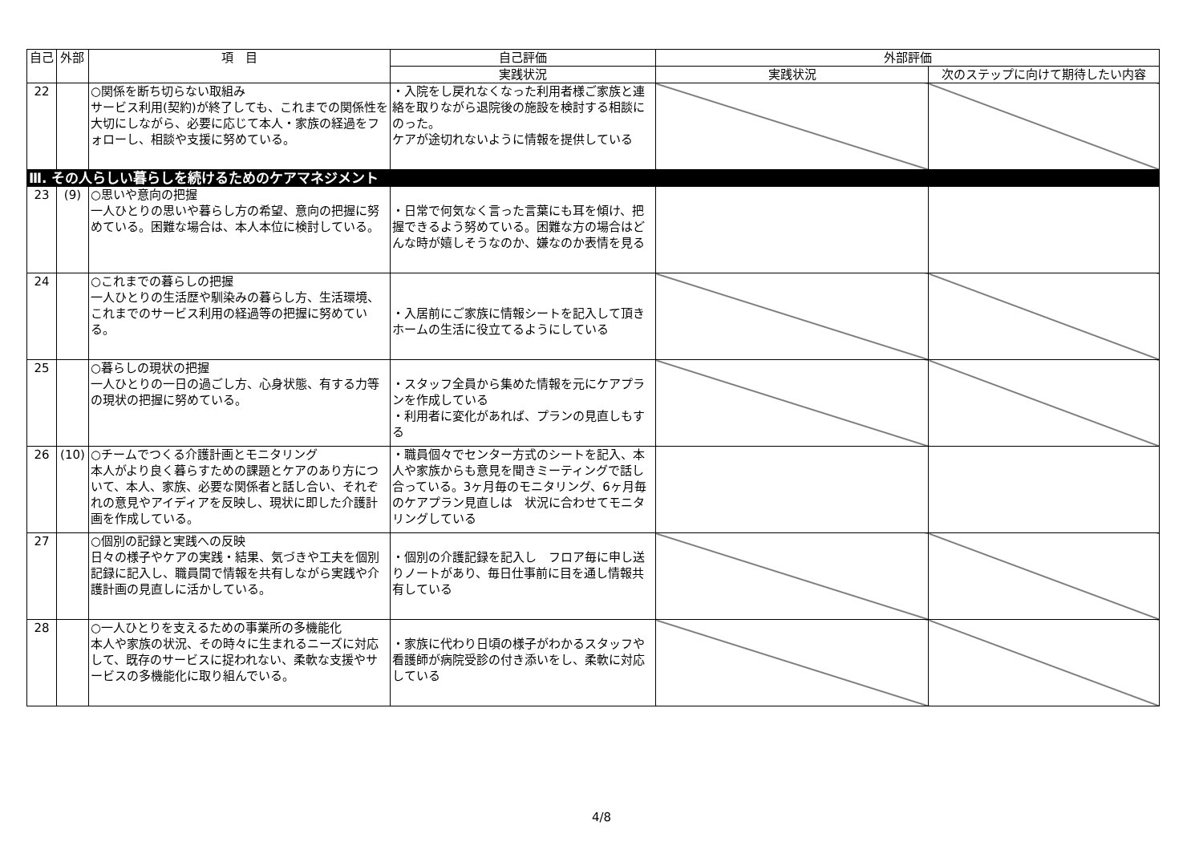| 自己 | 外部 | 項 目 | 自己評価 | 外部評価 | |
| --- | --- | --- | --- | --- | --- |
| | | | 実践状況 | 実践状況 | 次のステップに向けて期待したい内容 |
| 22 | | ○関係を断ち切らない取組み サービス利用(契約)が終了しても、これまでの関係性を大切にしながら、必要に応じて本人・家族の経過をフォローし、相談や支援に努めている。 | ・入院をし戻れなくなった利用者様ご家族と連絡を取りながら退院後の施設を検討する相談にのった。 ケアが途切れないように情報を提供している | | |
| Ⅲ. その人らしい暮らしを続けるためのケアマネジメント | | | | | |
| 23 | (9) | ○思いや意向の把握 一人ひとりの思いや暮らし方の希望、意向の把握に努めている。困難な場合は、本人本位に検討している。 | ・日常で何気なく言った言葉にも耳を傾け、把握できるよう努めている。困難な方の場合はどんな時が嬉しそうなのか、嫌なのか表情を見る | | |
| 24 | | ○これまでの暮らしの把握 一人ひとりの生活歴や馴染みの暮らし方、生活環境、これまでのサービス利用の経過等の把握に努めている。 | ・入居前にご家族に情報シートを記入して頂き ホームの生活に役立てるようにしている | | |
| 25 | | ○暮らしの現状の把握 一人ひとりの一日の過ごし方、心身状態、有する力等の現状の把握に努めている。 | ・スタッフ全員から集めた情報を元にケアプランを作成している ・利用者に変化があれば、プランの見直しもする | | |
| 26 | (10) | ○チームでつくる介護計画とモニタリング 本人がより良く暮らすための課題とケアのあり方について、本人、家族、必要な関係者と話し合い、それぞれの意見やアイディアを反映し、現状に即した介護計画を作成している。 | ・職員個々でセンター方式のシートを記入、本人や家族からも意見を聞きミーティングで話し合っている。3ヶ月毎のモニタリング、6ヶ月毎のケアプラン見直しは 状況に合わせてモニタリングしている | | |
| 27 | | ○個別の記録と実践への反映 日々の様子やケアの実践・結果、気づきや工夫を個別記録に記入し、職員間で情報を共有しながら実践や介護計画の見直しに活かしている。 | ・個別の介護記録を記入し フロア毎に申し送りノートがあり、毎日仕事前に目を通し情報共有している | | |
| 28 | | ○一人ひとりを支えるための事業所の多機能化 本人や家族の状況、その時々に生まれるニーズに対応して、既存のサービスに捉われない、柔軟な支援やサービスの多機能化に取り組んでいる。 | ・家族に代わり日頃の様子がわかるスタッフや看護師が病院受診の付き添いをし、柔軟に対応している | | |
4/8